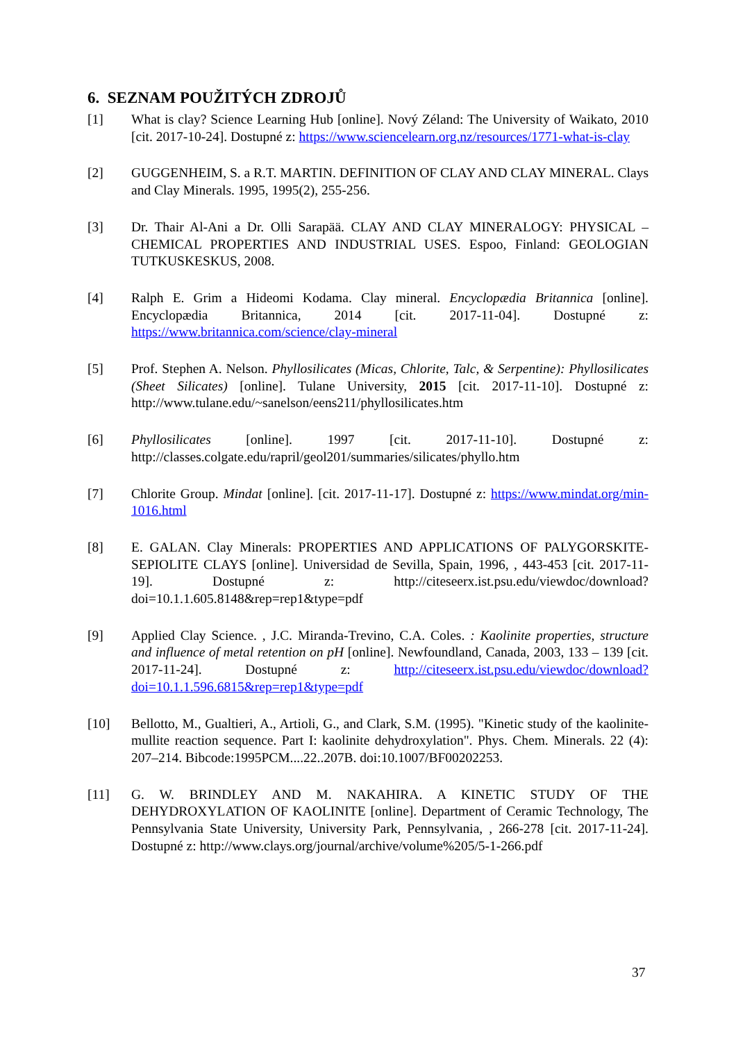6. SEZNAM POUŽITÝCH ZDROJŮ
[1] What is clay? Science Learning Hub [online]. Nový Zéland: The University of Waikato, 2010 [cit. 2017-10-24]. Dostupné z: https://www.sciencelearn.org.nz/resources/1771-what-is-clay
[2] GUGGENHEIM, S. a R.T. MARTIN. DEFINITION OF CLAY AND CLAY MINERAL. Clays and Clay Minerals. 1995, 1995(2), 255-256.
[3] Dr. Thair Al-Ani a Dr. Olli Sarapää. CLAY AND CLAY MINERALOGY: PHYSICAL – CHEMICAL PROPERTIES AND INDUSTRIAL USES. Espoo, Finland: GEOLOGIAN TUTKUSKESKUS, 2008.
[4] Ralph E. Grim a Hideomi Kodama. Clay mineral. Encyclopædia Britannica [online]. Encyclopædia Britannica, 2014 [cit. 2017-11-04]. Dostupné z: https://www.britannica.com/science/clay-mineral
[5] Prof. Stephen A. Nelson. Phyllosilicates (Micas, Chlorite, Talc, & Serpentine): Phyllosilicates (Sheet Silicates) [online]. Tulane University, 2015 [cit. 2017-11-10]. Dostupné z: http://www.tulane.edu/~sanelson/eens211/phyllosilicates.htm
[6] Phyllosilicates [online]. 1997 [cit. 2017-11-10]. Dostupné z: http://classes.colgate.edu/rapril/geol201/summaries/silicates/phyllo.htm
[7] Chlorite Group. Mindat [online]. [cit. 2017-11-17]. Dostupné z: https://www.mindat.org/min-1016.html
[8] E. GALAN. Clay Minerals: PROPERTIES AND APPLICATIONS OF PALYGORSKITE-SEPIOLITE CLAYS [online]. Universidad de Sevilla, Spain, 1996, , 443-453 [cit. 2017-11-19]. Dostupné z: http://citeseerx.ist.psu.edu/viewdoc/download?doi=10.1.1.605.8148&rep=rep1&type=pdf
[9] Applied Clay Science. , J.C. Miranda-Trevino, C.A. Coles. : Kaolinite properties, structure and influence of metal retention on pH [online]. Newfoundland, Canada, 2003, 133 – 139 [cit. 2017-11-24]. Dostupné z: http://citeseerx.ist.psu.edu/viewdoc/download?doi=10.1.1.596.6815&rep=rep1&type=pdf
[10] Bellotto, M., Gualtieri, A., Artioli, G., and Clark, S.M. (1995). "Kinetic study of the kaolinite-mullite reaction sequence. Part I: kaolinite dehydroxylation". Phys. Chem. Minerals. 22 (4): 207–214. Bibcode:1995PCM....22..207B. doi:10.1007/BF00202253.
[11] G. W. BRINDLEY AND M. NAKAHIRA. A KINETIC STUDY OF THE DEHYDROXYLATION OF KAOLINITE [online]. Department of Ceramic Technology, The Pennsylvania State University, University Park, Pennsylvania, , 266-278 [cit. 2017-11-24]. Dostupné z: http://www.clays.org/journal/archive/volume%205/5-1-266.pdf
37